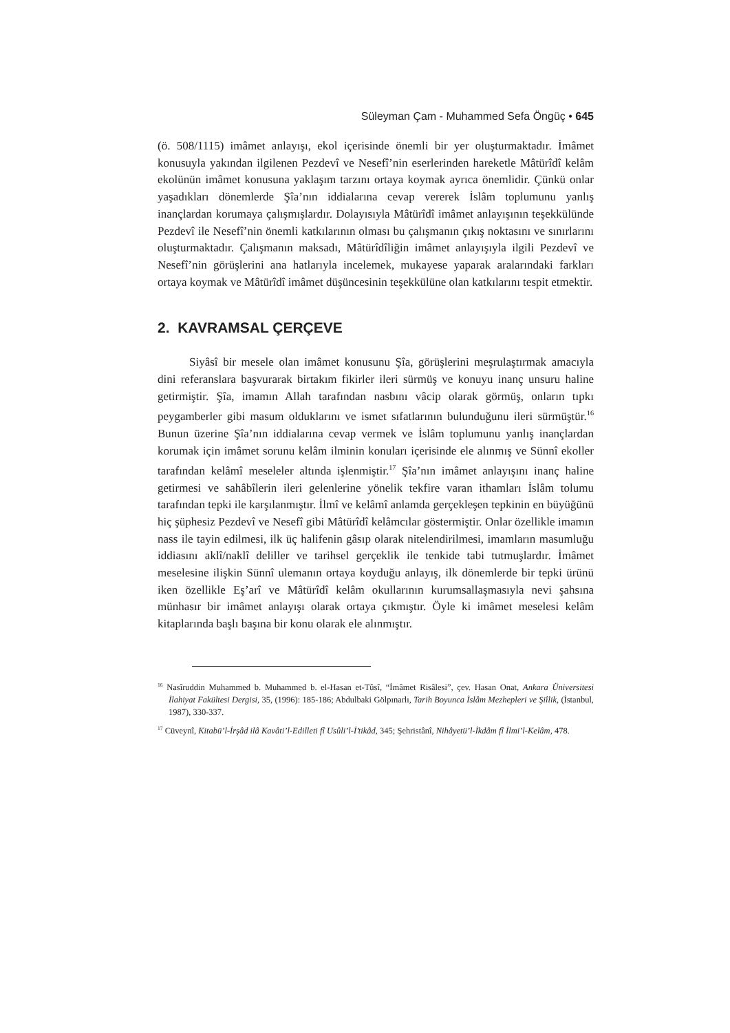Süleyman Çam - Muhammed Sefa Öngüç • 645
(ö. 508/1115) imâmet anlayışı, ekol içerisinde önemli bir yer oluşturmaktadır. İmâmet konusuyla yakından ilgilenen Pezdevî ve Nesefî’nin eserlerinden hareketle Mâtürîdî kelâm ekolünün imâmet konusuna yaklaşım tarzını ortaya koymak ayrıca önemlidir. Çünkü onlar yaşadıkları dönemlerde Şîa’nın iddialarına cevap vererek İslâm toplumunu yanlış inançlardan korumaya çalışmışlardır. Dolayısıyla Mâtürîdî imâmet anlayışının teşekkülünde Pezdevî ile Nesefî’nin önemli katkılarının olması bu çalışmanın çıkış noktasını ve sınırlarını oluşturmaktadır. Çalışmanın maksadı, Mâtürîdîliğin imâmet anlayışıyla ilgili Pezdevî ve Nesefî’nin görüşlerini ana hatlarıyla incelemek, mukayese yaparak aralarındaki farkları ortaya koymak ve Mâtürîdî imâmet düşüncesinin teşekkülüne olan katkılarını tespit etmektir.
2. KAVRAMSAL ÇERÇEVE
Siyâsî bir mesele olan imâmet konusunu Şîa, görüşlerini meşrulaştırmak amacıyla dini referanslara başvurarak birtakım fikirler ileri sürmüş ve konuyu inanç unsuru haline getirmiştir. Şîa, imamın Allah tarafından nasbını vâcip olarak görmüş, onların tıpkı peygamberler gibi masum olduklarını ve ismet sıfatlarının bulunduğunu ileri sürmüştür.<sup>16</sup> Bunun üzerine Şîa’nın iddialarına cevap vermek ve İslâm toplumunu yanlış inançlardan korumak için imâmet sorunu kelâm ilminin konuları içerisinde ele alınmış ve Sünnî ekoller tarafından kelâmî meseleler altında işlenmiştir.<sup>17</sup> Şîa’nın imâmet anlayışını inanç haline getirmesi ve sahâbîlerin ileri gelenlerine yönelik tekfire varan ithamları İslâm tolumu tarafından tepki ile karşılanmıştır. İlmî ve kelâmî anlamda gerçekleşen tepkinin en büyüğünü hiç şüphesiz Pezdevî ve Nesefî gibi Mâtürîdî kelâmcılar göstermiştir. Onlar özellikle imamın nass ile tayin edilmesi, ilk üç halifenin gâsıp olarak nitelendirilmesi, imamların masumluğu iddiasını aklî/naklî deliller ve tarihsel gerçeklik ile tenkide tabi tutmuşlardır. İmâmet meselesine ilişkin Sünnî ulemanın ortaya koyduğu anlayış, ilk dönemlerde bir tepki ürünü iken özellikle Eş’arî ve Mâtürîdî kelâm okullarının kurumsallaşmasıyla nevi şahsına münhasır bir imâmet anlayışı olarak ortaya çıkmıştır. Öyle ki imâmet meselesi kelâm kitaplarında başlı başına bir konu olarak ele alınmıştır.
<sup>16</sup> Nasîruddin Muhammed b. Muhammed b. el-Hasan et-Tûsî, “İmâmet Risâlesi”, çev. Hasan Onat, Ankara Üniversitesi İlahiyat Fakültesi Dergisi, 35, (1996): 185-186; Abdulbaki Gölpınarlı, Tarih Boyunca İslâm Mezhepleri ve Şiîlik, (İstanbul, 1987), 330-337.
<sup>17</sup> Cüveynî, Kitabü’l-İrşâd ilâ Kavâti’l-Edilleti fî Usûli’l-İ’tikâd, 345; Şehristânî, Nihâyetü’l-İkdâm fî İlmi’l-Kelâm, 478.